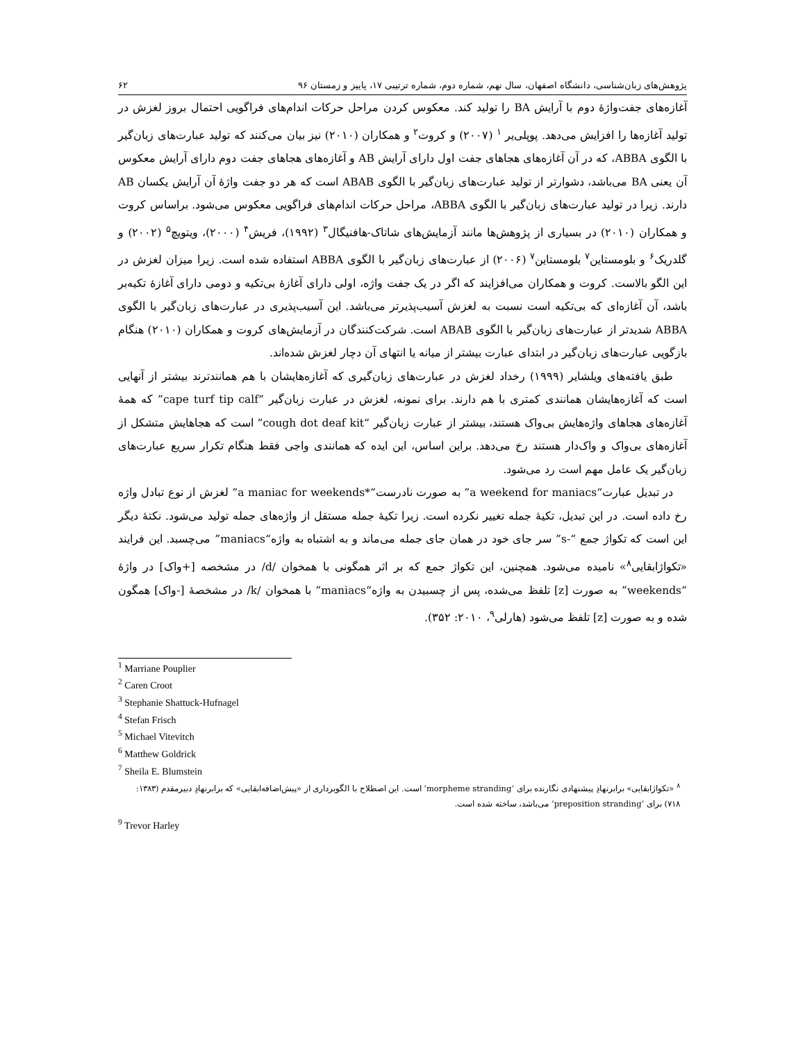پژوهش‌های زبان‌شناسی، دانشگاه اصفهان، سال نهم، شماره دوم، شماره ترتیبی ۱۷، پاییز و زمستان ۹۶ ۶۲
آغازه‌های جفت‌واژهٔ دوم با آرایش BA را تولید کند. معکوس کردن مراحل حرکات اندام‌های فراگویی احتمال بروز لغزش در تولید آغازه‌ها را افزایش می‌دهد. پوپلی‌یر <sup>۱</sup> (۲۰۰۷) و کروت<sup>۲</sup> و همکاران (۲۰۱۰) نیز بیان می‌کنند که تولید عبارت‌های زبان‌گیر با الگوی ABBA، که در آن آغازه‌های هجاهای جفت اول دارای آرایش AB و آغازه‌های هجاهای جفت دوم دارای آرایش معکوس آن یعنی BA می‌باشد، دشوارتر از تولید عبارت‌های زبان‌گیر با الگوی ABAB است که هر دو جفت واژهٔ آن آرایش یکسان AB دارند. زیرا در تولید عبارت‌های زبان‌گیر با الگوی ABBA، مراحل حرکات اندام‌های فراگویی معکوس می‌شود. براساس کروت و همکاران (۲۰۱۰) در بسیاری از پژوهش‌ها مانند آزمایش‌های شاتاک-هافنیگال<sup>۳</sup> (۱۹۹۲)، فریش<sup>۴</sup> (۲۰۰۰)، ویتویچ<sup>۵</sup> (۲۰۰۲) و گلدریک<sup>۶</sup> و بلومستاین<sup>۷</sup> بلومستاین<sup>۷</sup> (۲۰۰۶) از عبارت‌های زبان‌گیر با الگوی ABBA استفاده شده است. زیرا میزان لغزش در این الگو بالاست. کروت و همکاران می‌افزایند که اگر در یک جفت واژه، اولی دارای آغازهٔ بی‌تکیه و دومی دارای آغازهٔ تکیه‌بر باشد، آن آغازه‌ای که بی‌تکیه است نسبت به لغزش آسیب‌پذیرتر می‌باشد. این آسیب‌پذیری در عبارت‌های زبان‌گیر با الگوی ABBA شدیدتر از عبارت‌های زبان‌گیر با الگوی ABAB است. شرکت‌کنندگان در آزمایش‌های کروت و همکاران (۲۰۱۰) هنگام بازگویی عبارت‌های زبان‌گیر در ابتدای عبارت بیشتر از میانه یا انتهای آن دچار لغزش شده‌اند.
طبق یافته‌های ویلشایر (۱۹۹۹) رخداد لغزش در عبارت‌های زبان‌گیری که آغازه‌هایشان با هم همانندترند بیشتر از آنهایی است که آغازه‌هایشان همانندی کمتری با هم دارند. برای نمونه، لغزش در عبارت زبان‌گیر “cape turf tip calf” که همهٔ آغازه‌های هجاهای واژه‌هایش بی‌واک هستند، بیشتر از عبارت زبان‌گیر “cough dot deaf kit” است که هجاهایش متشکل از آغازه‌های بی‌واک و واک‌دار هستند رخ می‌دهد. براین اساس، این ایده که همانندی واجی فقط هنگام تکرار سریع عبارت‌های زبان‌گیر یک عامل مهم است رد می‌شود.
در تبدیل عبارت“a weekend for maniacs” به صورت نادرست“*a maniac for weekends” لغزش از نوع تبادل واژه رخ داده است. در این تبدیل، تکیهٔ جمله تغییر نکرده است. زیرا تکیهٔ جمله مستقل از واژه‌های جمله تولید می‌شود. نکتهٔ دیگر این است که تکواژ جمع “-s” سر جای خود در همان جای جمله می‌ماند و به اشتباه به واژه“maniacs” می‌چسبد. این فرایند «تکواژابقایی<sup>۸</sup>» نامیده می‌شود. همچنین، این تکواژ جمع که بر اثر همگونی با همخوان /d/ در مشخصه [+واک] در واژهٔ “weekends” به صورت [z] تلفظ می‌شده، پس از چسبیدن به واژه“maniacs” با همخوان /k/ در مشخصهٔ [-واک] همگون شده و به صورت [z] تلفظ می‌شود (هارلی<sup>۹</sup>، ۲۰۱۰: ۳۵۲).
<sup>1</sup> Marriane Pouplier
<sup>2</sup> Caren Croot
<sup>3</sup> Stephanie Shattuck-Hufnagel
<sup>4</sup> Stefan Frisch
<sup>5</sup> Michael Vitevitch
<sup>6</sup> Matthew Goldrick
<sup>7</sup> Sheila E. Blumstein
<sup>۸</sup> «تکواژابقایی» برابرنهادِ پیشنهادی نگارنده برای ‘morpheme stranding’ است. این اصطلاح با الگوبرداری از «پیش‌اضافه‌ابقایی» که برابرنهادِ دبیرمقدم (۱۳۸۳: ۷۱۸) برای ‘preposition stranding’ می‌باشد، ساخته شده است.
<sup>9</sup> Trevor Harley